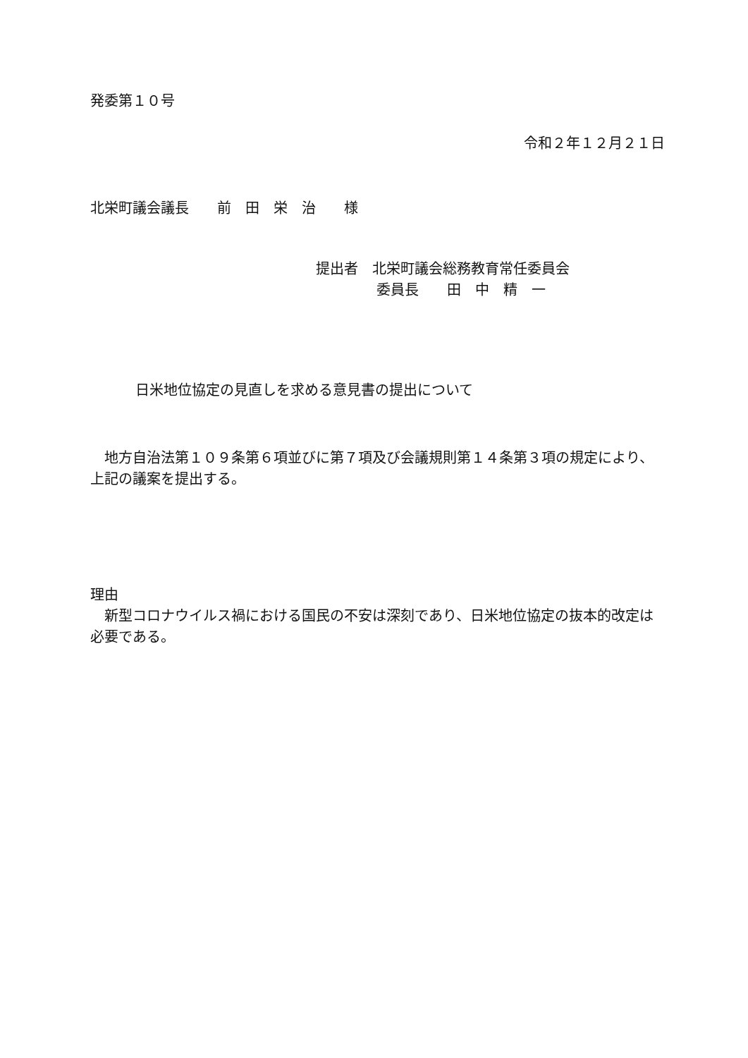発委第１０号
令和２年１２月２１日
北栄町議会議長　　前　田　栄　治　　様
提出者　北栄町議会総務教育常任委員会
委員長　　田　中　精　一
日米地位協定の見直しを求める意見書の提出について
　地方自治法第１０９条第６項並びに第７項及び会議規則第１４条第３項の規定により、上記の議案を提出する。
理由
　新型コロナウイルス禍における国民の不安は深刻であり、日米地位協定の抜本的改定は必要である。